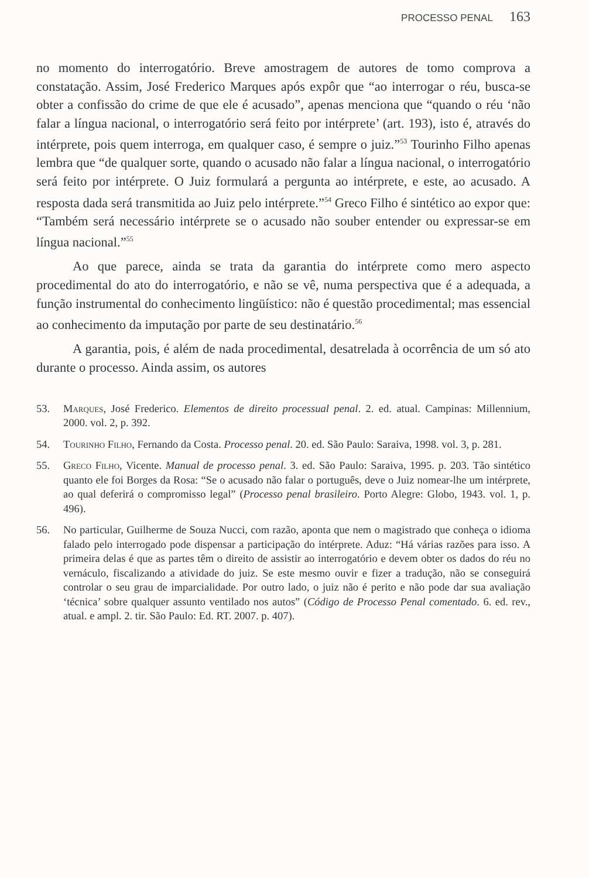PROCESSO PENAL 163
no momento do interrogatório. Breve amostragem de autores de tomo comprova a constatação. Assim, José Frederico Marques após expôr que “ao interrogar o réu, busca-se obter a confissão do crime de que ele é acusado”, apenas menciona que “quando o réu ‘não falar a língua nacional, o interrogatório será feito por intérprete’ (art. 193), isto é, através do intérprete, pois quem interroga, em qualquer caso, é sempre o juiz.”<sup>53</sup> Tourinho Filho apenas lembra que “de qualquer sorte, quando o acusado não falar a língua nacional, o interrogatório será feito por intérprete. O Juiz formulará a pergunta ao intérprete, e este, ao acusado. A resposta dada será transmitida ao Juiz pelo intérprete.”<sup>54</sup> Greco Filho é sintético ao expor que: “Também será necessário intérprete se o acusado não souber entender ou expressar-se em língua nacional.”<sup>55</sup>
Ao que parece, ainda se trata da garantia do intérprete como mero aspecto procedimental do ato do interrogatório, e não se vê, numa perspectiva que é a adequada, a função instrumental do conhecimento lingüístico: não é questão procedimental; mas essencial ao conhecimento da imputação por parte de seu destinatário.<sup>56</sup>
A garantia, pois, é além de nada procedimental, desatrelada à ocorrência de um só ato durante o processo. Ainda assim, os autores
53. Marques, José Frederico. Elementos de direito processual penal. 2. ed. atual. Campinas: Millennium, 2000. vol. 2, p. 392.
54. Tourinho Filho, Fernando da Costa. Processo penal. 20. ed. São Paulo: Saraiva, 1998. vol. 3, p. 281.
55. Greco Filho, Vicente. Manual de processo penal. 3. ed. São Paulo: Saraiva, 1995. p. 203. Tão sintético quanto ele foi Borges da Rosa: “Se o acusado não falar o português, deve o Juiz nomear-lhe um intérprete, ao qual deferirá o compromisso legal” (Processo penal brasileiro. Porto Alegre: Globo, 1943. vol. 1, p. 496).
56. No particular, Guilherme de Souza Nucci, com razão, aponta que nem o magistrado que conheça o idioma falado pelo interrogado pode dispensar a participação do intérprete. Aduz: “Há várias razões para isso. A primeira delas é que as partes têm o direito de assistir ao interrogatório e devem obter os dados do réu no vernáculo, fiscalizando a atividade do juiz. Se este mesmo ouvir e fizer a tradução, não se conseguirá controlar o seu grau de imparcialidade. Por outro lado, o juiz não é perito e não pode dar sua avaliação ‘técnica’ sobre qualquer assunto ventilado nos autos” (Código de Processo Penal comentado. 6. ed. rev., atual. e ampl. 2. tir. São Paulo: Ed. RT. 2007. p. 407).